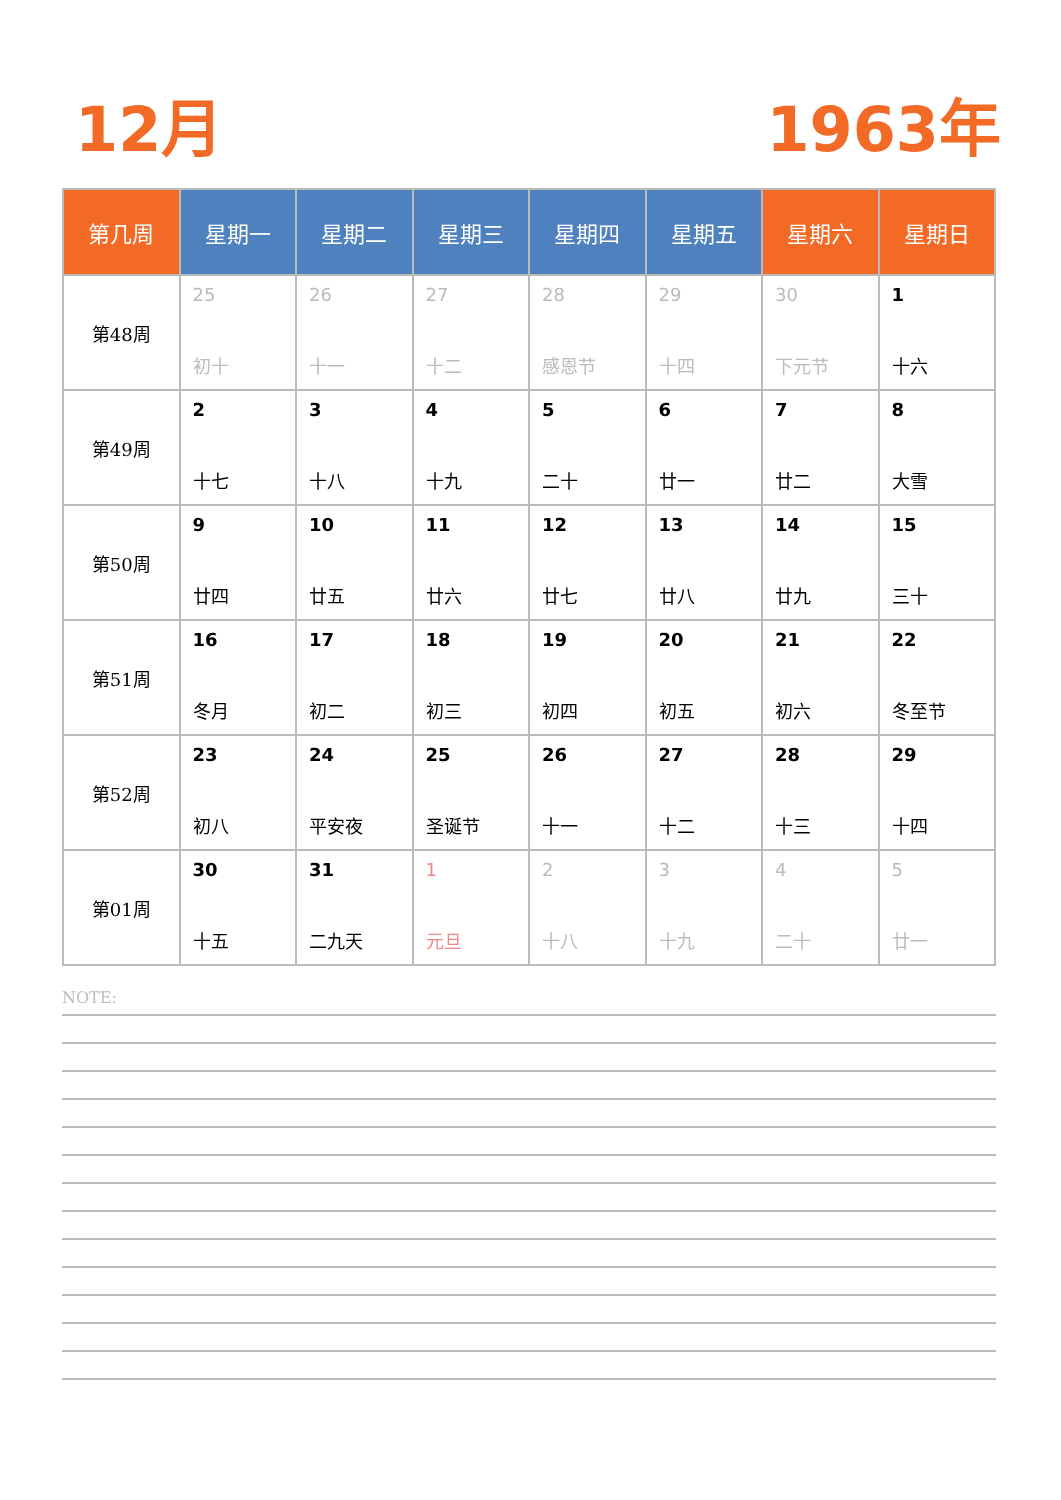12月 1963年
| 第几周 | 星期一 | 星期二 | 星期三 | 星期四 | 星期五 | 星期六 | 星期日 |
| --- | --- | --- | --- | --- | --- | --- | --- |
| 第48周 | 25 初十 | 26 十一 | 27 十二 | 28 感恩节 | 29 十四 | 30 下元节 | 1 十六 |
| 第49周 | 2 十七 | 3 十八 | 4 十九 | 5 二十 | 6 廿一 | 7 廿二 | 8 大雪 |
| 第50周 | 9 廿四 | 10 廿五 | 11 廿六 | 12 廿七 | 13 廿八 | 14 廿九 | 15 三十 |
| 第51周 | 16 冬月 | 17 初二 | 18 初三 | 19 初四 | 20 初五 | 21 初六 | 22 冬至节 |
| 第52周 | 23 初八 | 24 平安夜 | 25 圣诞节 | 26 十一 | 27 十二 | 28 十三 | 29 十四 |
| 第01周 | 30 十五 | 31 二九天 | 1 元旦 | 2 十八 | 3 十九 | 4 二十 | 5 廿一 |
NOTE: